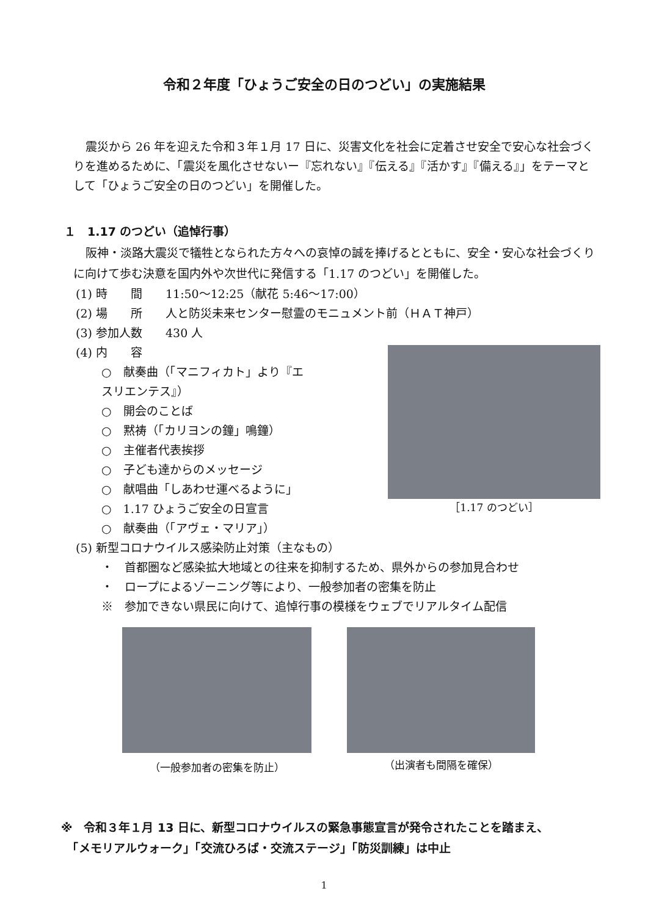令和２年度「ひょうご安全の日のつどい」の実施結果
震災から 26 年を迎えた令和３年１月 17 日に、災害文化を社会に定着させ安全で安心な社会づくりを進めるために、「震災を風化させないー『忘れない』『伝える』『活かす』『備える』」をテーマとして「ひょうご安全の日のつどい」を開催した。
１　1.17 のつどい（追悼行事）
阪神・淡路大震災で犠牲となられた方々への哀悼の誠を捧げるとともに、安全・安心な社会づくりに向けて歩む決意を国内外や次世代に発信する「1.17 のつどい」を開催した。
(1) 時　　間　　11:50～12:25（献花 5:46～17:00）
(2) 場　　所　　人と防災未来センター慰霊のモニュメント前（ＨＡＴ神戸）
(3) 参加人数　　430 人
(4) 内　　容
○　献奏曲（「マニフィカト」より『エスリエンテス』）
○　開会のことば
○　黙祷（「カリヨンの鐘」鳴鐘）
○　主催者代表挨拶
○　子ども達からのメッセージ
○　献唱曲「しあわせ運べるように」
○　1.17 ひょうご安全の日宣言
○　献奏曲（「アヴェ・マリア」）
［1.17 のつどい］
(5) 新型コロナウイルス感染防止対策（主なもの）
・　首都圏など感染拡大地域との往来を抑制するため、県外からの参加見合わせ
・　ロープによるゾーニング等により、一般参加者の密集を防止
※　参加できない県民に向けて、追悼行事の模様をウェブでリアルタイム配信
（一般参加者の密集を防止）
（出演者も間隔を確保）
※　令和３年１月 13 日に、新型コロナウイルスの緊急事態宣言が発令されたことを踏まえ、
　「メモリアルウォーク」「交流ひろば・交流ステージ」「防災訓練」は中止
1